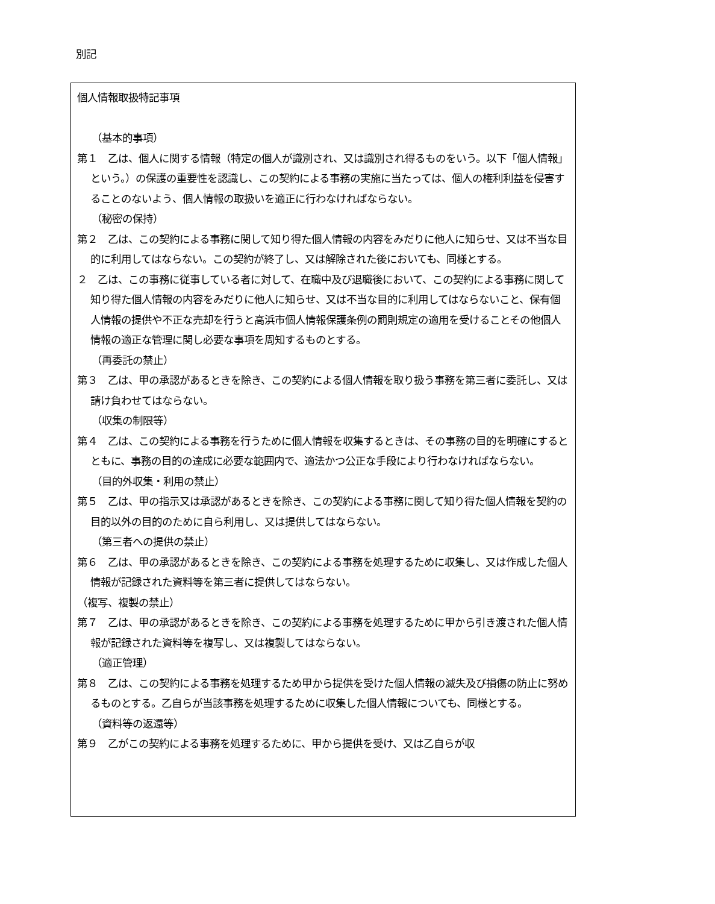別記
個人情報取扱特記事項
（基本的事項）
第１　乙は、個人に関する情報（特定の個人が識別され、又は識別され得るものをいう。以下「個人情報」という。）の保護の重要性を認識し、この契約による事務の実施に当たっては、個人の権利利益を侵害することのないよう、個人情報の取扱いを適正に行わなければならない。
（秘密の保持）
第２　乙は、この契約による事務に関して知り得た個人情報の内容をみだりに他人に知らせ、又は不当な目的に利用してはならない。この契約が終了し、又は解除された後においても、同様とする。
２　乙は、この事務に従事している者に対して、在職中及び退職後において、この契約による事務に関して知り得た個人情報の内容をみだりに他人に知らせ、又は不当な目的に利用してはならないこと、保有個人情報の提供や不正な売却を行うと高浜市個人情報保護条例の罰則規定の適用を受けることその他個人情報の適正な管理に関し必要な事項を周知するものとする。
（再委託の禁止）
第３　乙は、甲の承認があるときを除き、この契約による個人情報を取り扱う事務を第三者に委託し、又は請け負わせてはならない。
（収集の制限等）
第４　乙は、この契約による事務を行うために個人情報を収集するときは、その事務の目的を明確にするとともに、事務の目的の達成に必要な範囲内で、適法かつ公正な手段により行わなければならない。
（目的外収集・利用の禁止）
第５　乙は、甲の指示又は承認があるときを除き、この契約による事務に関して知り得た個人情報を契約の目的以外の目的のために自ら利用し、又は提供してはならない。
（第三者への提供の禁止）
第６　乙は、甲の承認があるときを除き、この契約による事務を処理するために収集し、又は作成した個人情報が記録された資料等を第三者に提供してはならない。
（複写、複製の禁止）
第７　乙は、甲の承認があるときを除き、この契約による事務を処理するために甲から引き渡された個人情報が記録された資料等を複写し、又は複製してはならない。
（適正管理）
第８　乙は、この契約による事務を処理するため甲から提供を受けた個人情報の滅失及び損傷の防止に努めるものとする。乙自らが当該事務を処理するために収集した個人情報についても、同様とする。
（資料等の返還等）
第９　乙がこの契約による事務を処理するために、甲から提供を受け、又は乙自らが収